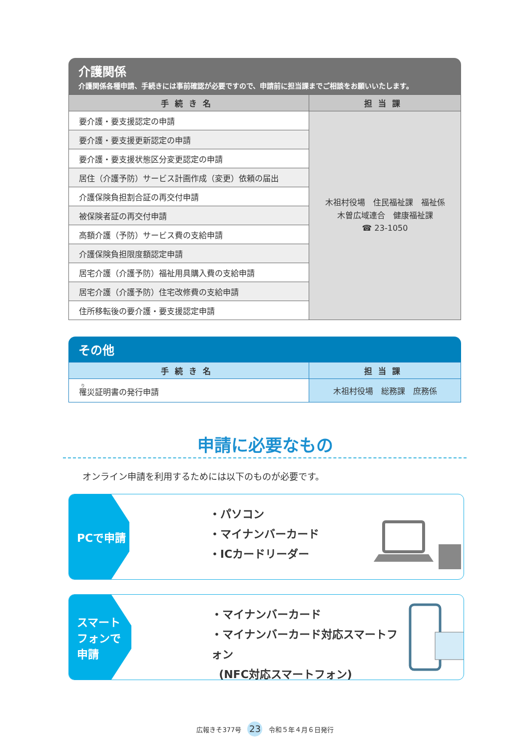介護関係
介護関係各種申請、手続きには事前確認が必要ですので、申請前に担当課までご相談をお願いいたします。
| 手続き名 | 担当課 |
| --- | --- |
| 要介護・要支援認定の申請 | 木祖村役場 住民福祉課 福祉係 木曽広域連合 健康福祉課 ☎ 23-1050 |
| 要介護・要支援更新認定の申請 | |
| 要介護・要支援状態区分変更認定の申請 | |
| 居住（介護予防）サービス計画作成（変更）依頼の届出 | |
| 介護保険負担割合証の再交付申請 | |
| 被保険者証の再交付申請 | |
| 高額介護（予防）サービス費の支給申請 | |
| 介護保険負担限度額認定申請 | |
| 居宅介護（介護予防）福祉用具購入費の支給申請 | |
| 居宅介護（介護予防）住宅改修費の支給申請 | |
| 住所移転後の要介護・要支援認定申請 | |
その他
| 手続き名 | 担当課 |
| --- | --- |
| 罹 災証明書の発行申請 | 木祖村役場 総務課 庶務係 |
申請に必要なもの
オンライン申請を利用するためには以下のものが必要です。
PCで申請
・パソコン
・マイナンバーカード
・ICカードリーダー
スマート
フォンで
申請
・マイナンバーカード
・マイナンバーカード対応スマートフォン
(NFC対応スマートフォン)
広報きそ377号 23 令和５年４月６日発行